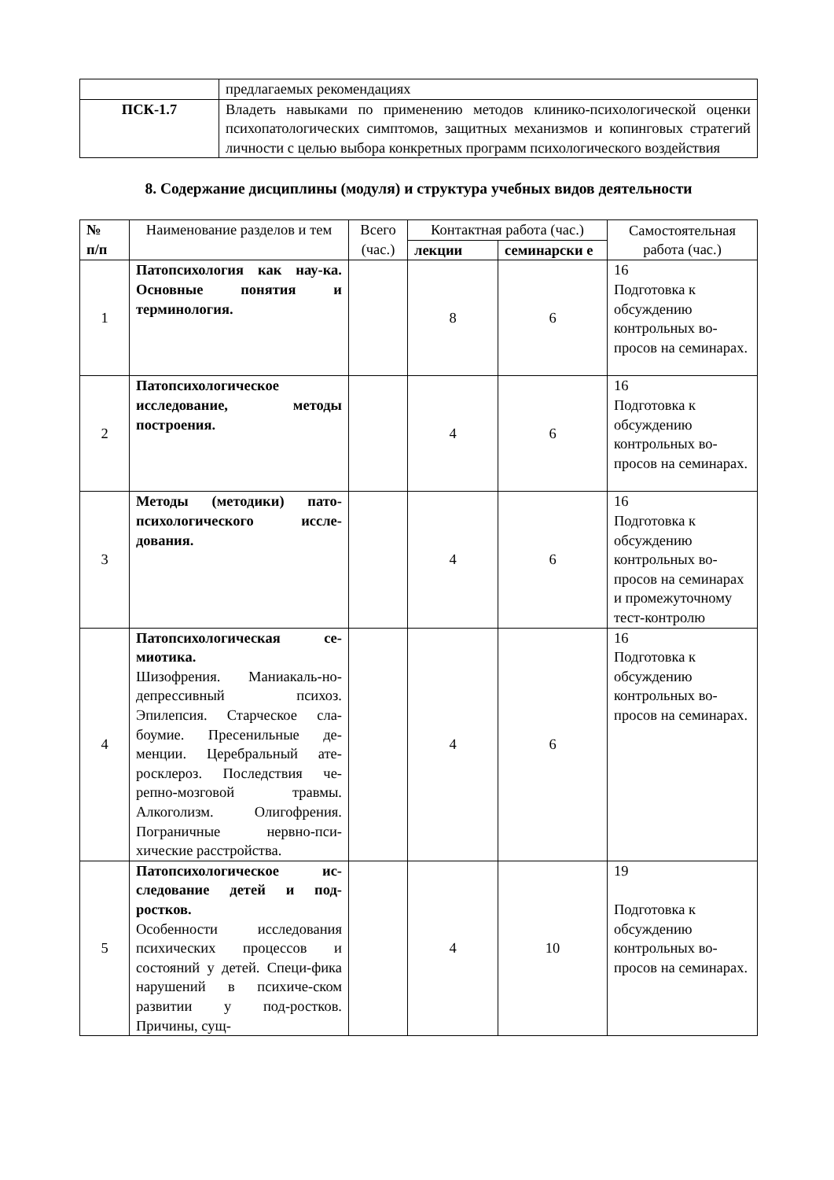| | предлагаемых рекомендациях |
| ПСК-1.7 | Владеть навыками по применению методов клинико-психологической оценки психопатологических симптомов, защитных механизмов и копинговых стратегий личности с целью выбора конкретных программ психологического воздействия |
8. Содержание дисциплины (модуля) и структура учебных видов деятельности
| № п/п | Наименование разделов и тем | Всего (час.) | Контактная работа (час.) | | Самостоятельная работа (час.) |
| --- | --- | --- | --- | --- | --- |
| | | | лекции | семинарски е | |
| 1 | Патопсихология как нау-ка. Основные понятия и терминология. | | 8 | 6 | 16 Подготовка к обсуждению контрольных во-просов на семинарах. |
| 2 | Патопсихологическое исследование, методы построения. | | 4 | 6 | 16 Подготовка к обсуждению контрольных во-просов на семинарах. |
| 3 | Методы (методики) пато-психологического иссле-дования. | | 4 | 6 | 16 Подготовка к обсуждению контрольных во-просов на семинарах и промежуточному тест-контролю |
| 4 | Патопсихологическая се-миотика. Шизофрения. Маниакаль-но-депрессивный психоз. Эпилепсия. Старческое сла-боумие. Пресенильные де-менции. Церебральный ате-росклероз. Последствия че-репно-мозговой травмы. Алкоголизм. Олигофрения. Пограничные нервно-пси-хические расстройства. | | 4 | 6 | 16 Подготовка к обсуждению контрольных во-просов на семинарах. |
| 5 | Патопсихологическое ис-следование детей и под-ростков. Особенности исследования психических процессов и состояний у детей. Специ-фика нарушений в психиче-ском развитии у под-ростков. Причины, сущ- | | 4 | 10 | 19 Подготовка к обсуждению контрольных во-просов на семинарах. |